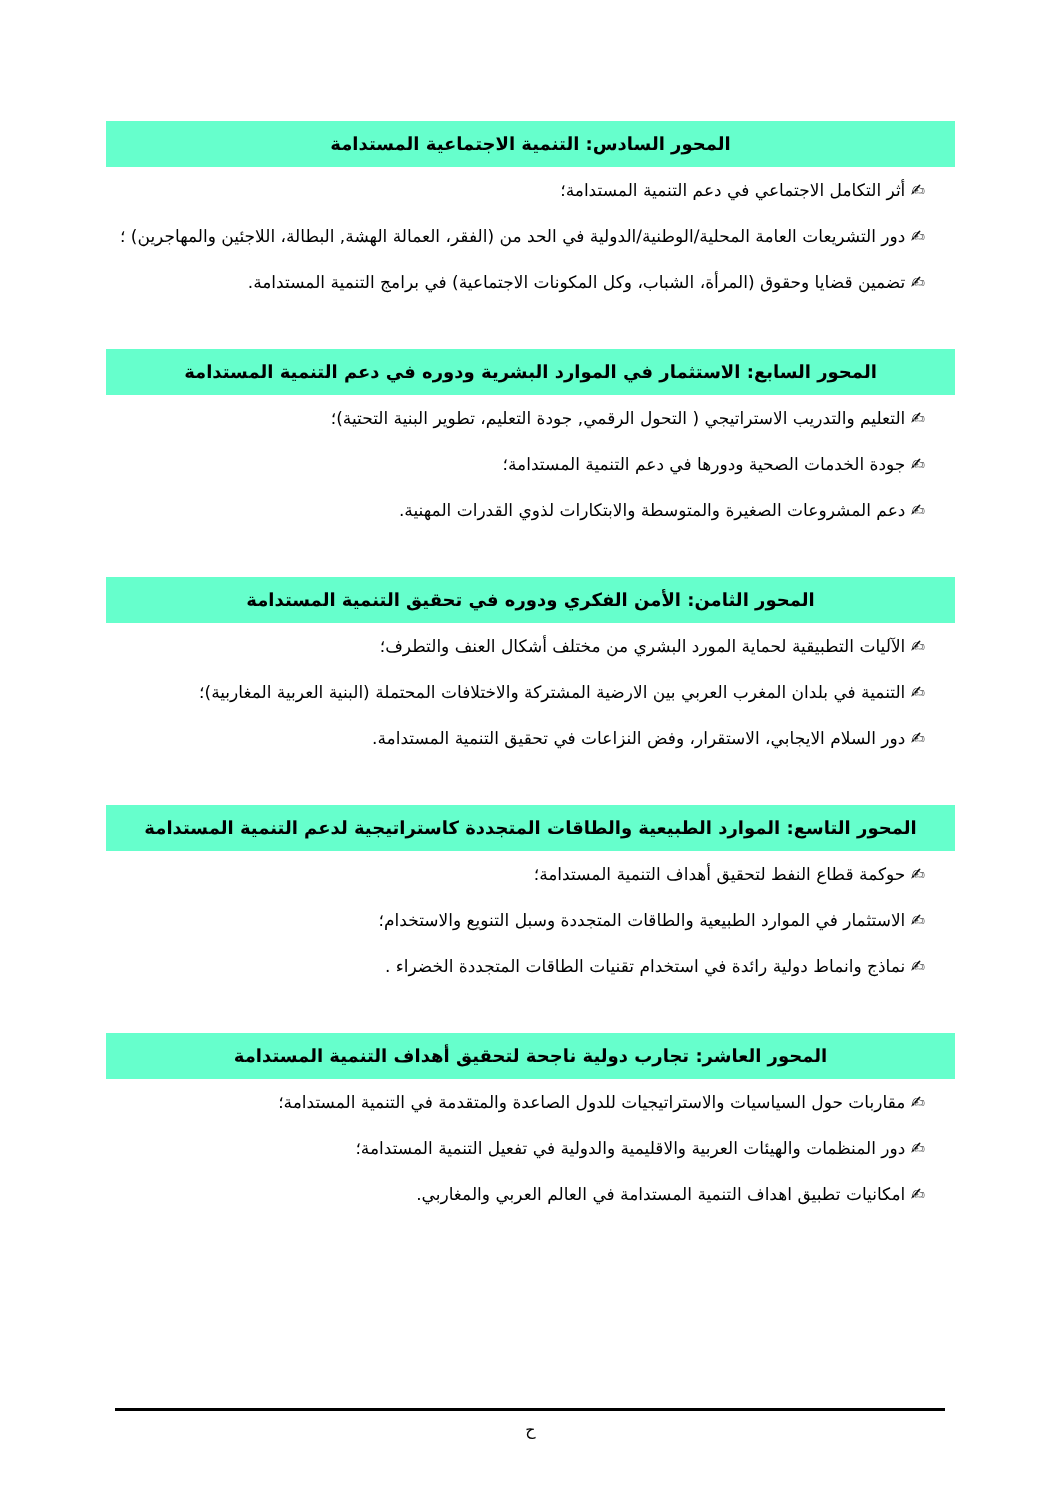المحور السادس: التنمية الاجتماعية المستدامة
✍ أثر التكامل الاجتماعي في دعم التنمية المستدامة؛
✍ دور التشريعات العامة المحلية/الوطنية/الدولية في الحد من (الفقر، العمالة الهشة, البطالة، اللاجئين والمهاجرين) ؛
✍ تضمين قضايا وحقوق (المرأة، الشباب، وكل المكونات الاجتماعية) في برامج التنمية المستدامة.
المحور السابع: الاستثمار في الموارد البشرية ودوره في دعم التنمية المستدامة
✍ التعليم والتدريب الاستراتيجي ( التحول الرقمي, جودة التعليم، تطوير البنية التحتية)؛
✍ جودة الخدمات الصحية ودورها في دعم التنمية المستدامة؛
✍ دعم المشروعات الصغيرة والمتوسطة والابتكارات لذوي القدرات المهنية.
المحور الثامن: الأمن الفكري ودوره في تحقيق التنمية المستدامة
✍ الآليات التطبيقية لحماية المورد البشري من مختلف أشكال العنف والتطرف؛
✍ التنمية في بلدان المغرب العربي بين الارضية المشتركة والاختلافات المحتملة (البنية العربية المغاربية)؛
✍ دور السلام الايجابي، الاستقرار، وفض النزاعات في تحقيق التنمية المستدامة.
المحور التاسع: الموارد الطبيعية والطاقات المتجددة كاستراتيجية لدعم التنمية المستدامة
✍ حوكمة قطاع النفط لتحقيق أهداف التنمية المستدامة؛
✍ الاستثمار في الموارد الطبيعية والطاقات المتجددة وسبل التنويع والاستخدام؛
✍ نماذج وانماط دولية رائدة في استخدام تقنيات الطاقات المتجددة الخضراء .
المحور العاشر: تجارب دولية ناجحة لتحقيق أهداف التنمية المستدامة
✍ مقاربات حول السياسيات والاستراتيجيات للدول الصاعدة والمتقدمة في التنمية المستدامة؛
✍ دور المنظمات والهيئات العربية والاقليمية والدولية في تفعيل التنمية المستدامة؛
✍ امكانيات تطبيق اهداف التنمية المستدامة في العالم العربي والمغاربي.
ح